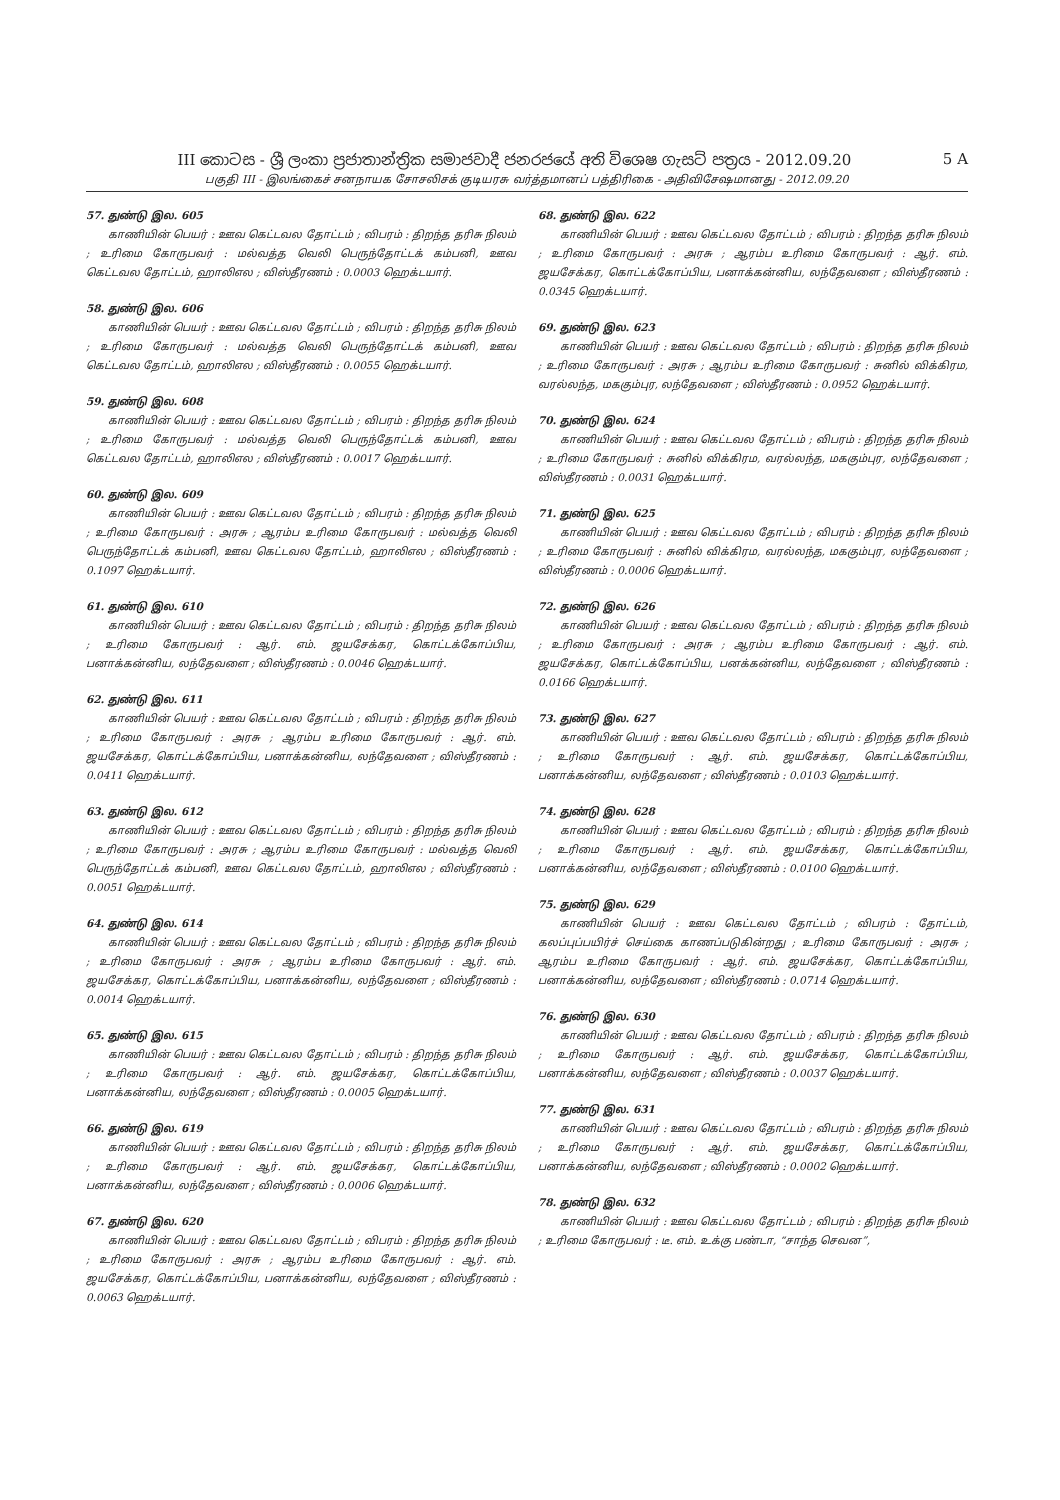III කොටස - ශ්‍රී ලංකා ප්‍රජාතාන්ත්‍රික සමාජවාදී ජනරජයේ අති විශෙෂ ගැසට් පත්‍රය - 2012.09.20 5 A
பகுதி III - இலங்கைச் சனநாயக சோசலிசக் குடியரசு வர்த்தமானப் பத்திரிகை - அதிவிசேஷமானது - 2012.09.20
57. துண்டு இல. 605
காணியின் பெயர் : ஊவ கெட்டவல தோட்டம் ; விபரம் : திறந்த தரிசு நிலம் ; உரிமை கோருபவர் : மல்வத்த வெலி பெருந்தோட்டக் கம்பனி, ஊவ கெட்டவல தோட்டம், ஹாலிஎல ; விஸ்தீரணம் : 0.0003 ஹெக்டயார்.
58. துண்டு இல. 606
காணியின் பெயர் : ஊவ கெட்டவல தோட்டம் ; விபரம் : திறந்த தரிசு நிலம் ; உரிமை கோருபவர் : மல்வத்த வெலி பெருந்தோட்டக் கம்பனி, ஊவ கெட்டவல தோட்டம், ஹாலிஎல ; விஸ்தீரணம் : 0.0055 ஹெக்டயார்.
59. துண்டு இல. 608
காணியின் பெயர் : ஊவ கெட்டவல தோட்டம் ; விபரம் : திறந்த தரிசு நிலம் ; உரிமை கோருபவர் : மல்வத்த வெலி பெருந்தோட்டக் கம்பனி, ஊவ கெட்டவல தோட்டம், ஹாலிஎல ; விஸ்தீரணம் : 0.0017 ஹெக்டயார்.
60. துண்டு இல. 609
காணியின் பெயர் : ஊவ கெட்டவல தோட்டம் ; விபரம் : திறந்த தரிசு நிலம் ; உரிமை கோருபவர் : அரசு ; ஆரம்ப உரிமை கோருபவர் : மல்வத்த வெலி பெருந்தோட்டக் கம்பனி, ஊவ கெட்டவல தோட்டம், ஹாலிஎல ; விஸ்தீரணம் : 0.1097 ஹெக்டயார்.
61. துண்டு இல. 610
காணியின் பெயர் : ஊவ கெட்டவல தோட்டம் ; விபரம் : திறந்த தரிசு நிலம் ; உரிமை கோருபவர் : ஆர். எம். ஜயசேக்கர, கொட்டக்கோப்பிய, பனாக்கன்னிய, லந்தேவளை ; விஸ்தீரணம் : 0.0046 ஹெக்டயார்.
62. துண்டு இல. 611
காணியின் பெயர் : ஊவ கெட்டவல தோட்டம் ; விபரம் : திறந்த தரிசு நிலம் ; உரிமை கோருபவர் : அரசு ; ஆரம்ப உரிமை கோருபவர் : ஆர். எம். ஜயசேக்கர, கொட்டக்கோப்பிய, பனாக்கன்னிய, லந்தேவளை ; விஸ்தீரணம் : 0.0411 ஹெக்டயார்.
63. துண்டு இல. 612
காணியின் பெயர் : ஊவ கெட்டவல தோட்டம் ; விபரம் : திறந்த தரிசு நிலம் ; உரிமை கோருபவர் : அரசு ; ஆரம்ப உரிமை கோருபவர் : மல்வத்த வெலி பெருந்தோட்டக் கம்பனி, ஊவ கெட்டவல தோட்டம், ஹாலிஎல ; விஸ்தீரணம் : 0.0051 ஹெக்டயார்.
64. துண்டு இல. 614
காணியின் பெயர் : ஊவ கெட்டவல தோட்டம் ; விபரம் : திறந்த தரிசு நிலம் ; உரிமை கோருபவர் : அரசு ; ஆரம்ப உரிமை கோருபவர் : ஆர். எம். ஜயசேக்கர, கொட்டக்கோப்பிய, பனாக்கன்னிய, லந்தேவளை ; விஸ்தீரணம் : 0.0014 ஹெக்டயார்.
65. துண்டு இல. 615
காணியின் பெயர் : ஊவ கெட்டவல தோட்டம் ; விபரம் : திறந்த தரிசு நிலம் ; உரிமை கோருபவர் : ஆர். எம். ஜயசேக்கர, கொட்டக்கோப்பிய, பனாக்கன்னிய, லந்தேவளை ; விஸ்தீரணம் : 0.0005 ஹெக்டயார்.
66. துண்டு இல. 619
காணியின் பெயர் : ஊவ கெட்டவல தோட்டம் ; விபரம் : திறந்த தரிசு நிலம் ; உரிமை கோருபவர் : ஆர். எம். ஜயசேக்கர, கொட்டக்கோப்பிய, பனாக்கன்னிய, லந்தேவளை ; விஸ்தீரணம் : 0.0006 ஹெக்டயார்.
67. துண்டு இல. 620
காணியின் பெயர் : ஊவ கெட்டவல தோட்டம் ; விபரம் : திறந்த தரிசு நிலம் ; உரிமை கோருபவர் : அரசு ; ஆரம்ப உரிமை கோருபவர் : ஆர். எம். ஜயசேக்கர, கொட்டக்கோப்பிய, பனாக்கன்னிய, லந்தேவளை ; விஸ்தீரணம் : 0.0063 ஹெக்டயார்.
68. துண்டு இல. 622
காணியின் பெயர் : ஊவ கெட்டவல தோட்டம் ; விபரம் : திறந்த தரிசு நிலம் ; உரிமை கோருபவர் : அரசு ; ஆரம்ப உரிமை கோருபவர் : ஆர். எம். ஜயசேக்கர, கொட்டக்கோப்பிய, பனாக்கன்னிய, லந்தேவளை ; விஸ்தீரணம் : 0.0345 ஹெக்டயார்.
69. துண்டு இல. 623
காணியின் பெயர் : ஊவ கெட்டவல தோட்டம் ; விபரம் : திறந்த தரிசு நிலம் ; உரிமை கோருபவர் : அரசு ; ஆரம்ப உரிமை கோருபவர் : சுனில் விக்கிரம, வரல்லந்த, மககும்புர, லந்தேவளை ; விஸ்தீரணம் : 0.0952 ஹெக்டயார்.
70. துண்டு இல. 624
காணியின் பெயர் : ஊவ கெட்டவல தோட்டம் ; விபரம் : திறந்த தரிசு நிலம் ; உரிமை கோருபவர் : சுனில் விக்கிரம, வரல்லந்த, மககும்புர, லந்தேவளை ; விஸ்தீரணம் : 0.0031 ஹெக்டயார்.
71. துண்டு இல. 625
காணியின் பெயர் : ஊவ கெட்டவல தோட்டம் ; விபரம் : திறந்த தரிசு நிலம் ; உரிமை கோருபவர் : சுனில் விக்கிரம, வரல்லந்த, மககும்புர, லந்தேவளை ; விஸ்தீரணம் : 0.0006 ஹெக்டயார்.
72. துண்டு இல. 626
காணியின் பெயர் : ஊவ கெட்டவல தோட்டம் ; விபரம் : திறந்த தரிசு நிலம் ; உரிமை கோருபவர் : அரசு ; ஆரம்ப உரிமை கோருபவர் : ஆர். எம். ஜயசேக்கர, கொட்டக்கோப்பிய, பனக்கன்னிய, லந்தேவளை ; விஸ்தீரணம் : 0.0166 ஹெக்டயார்.
73. துண்டு இல. 627
காணியின் பெயர் : ஊவ கெட்டவல தோட்டம் ; விபரம் : திறந்த தரிசு நிலம் ; உரிமை கோருபவர் : ஆர். எம். ஜயசேக்கர, கொட்டக்கோப்பிய, பனாக்கன்னிய, லந்தேவளை ; விஸ்தீரணம் : 0.0103 ஹெக்டயார்.
74. துண்டு இல. 628
காணியின் பெயர் : ஊவ கெட்டவல தோட்டம் ; விபரம் : திறந்த தரிசு நிலம் ; உரிமை கோருபவர் : ஆர். எம். ஜயசேக்கர, கொட்டக்கோப்பிய, பனாக்கன்னிய, லந்தேவளை ; விஸ்தீரணம் : 0.0100 ஹெக்டயார்.
75. துண்டு இல. 629
காணியின் பெயர் : ஊவ கெட்டவல தோட்டம் ; விபரம் : தோட்டம், கலப்புப்பயிர்ச் செய்கை காணப்படுகின்றது ; உரிமை கோருபவர் : அரசு ; ஆரம்ப உரிமை கோருபவர் : ஆர். எம். ஜயசேக்கர, கொட்டக்கோப்பிய, பனாக்கன்னிய, லந்தேவளை ; விஸ்தீரணம் : 0.0714 ஹெக்டயார்.
76. துண்டு இல. 630
காணியின் பெயர் : ஊவ கெட்டவல தோட்டம் ; விபரம் : திறந்த தரிசு நிலம் ; உரிமை கோருபவர் : ஆர். எம். ஜயசேக்கர, கொட்டக்கோப்பிய, பனாக்கன்னிய, லந்தேவளை ; விஸ்தீரணம் : 0.0037 ஹெக்டயார்.
77. துண்டு இல. 631
காணியின் பெயர் : ஊவ கெட்டவல தோட்டம் ; விபரம் : திறந்த தரிசு நிலம் ; உரிமை கோருபவர் : ஆர். எம். ஜயசேக்கர, கொட்டக்கோப்பிய, பனாக்கன்னிய, லந்தேவளை ; விஸ்தீரணம் : 0.0002 ஹெக்டயார்.
78. துண்டு இல. 632
காணியின் பெயர் : ஊவ கெட்டவல தோட்டம் ; விபரம் : திறந்த தரிசு நிலம் ; உரிமை கோருபவர் : டீ. எம். உக்கு பண்டா, “சாந்த செவன”,